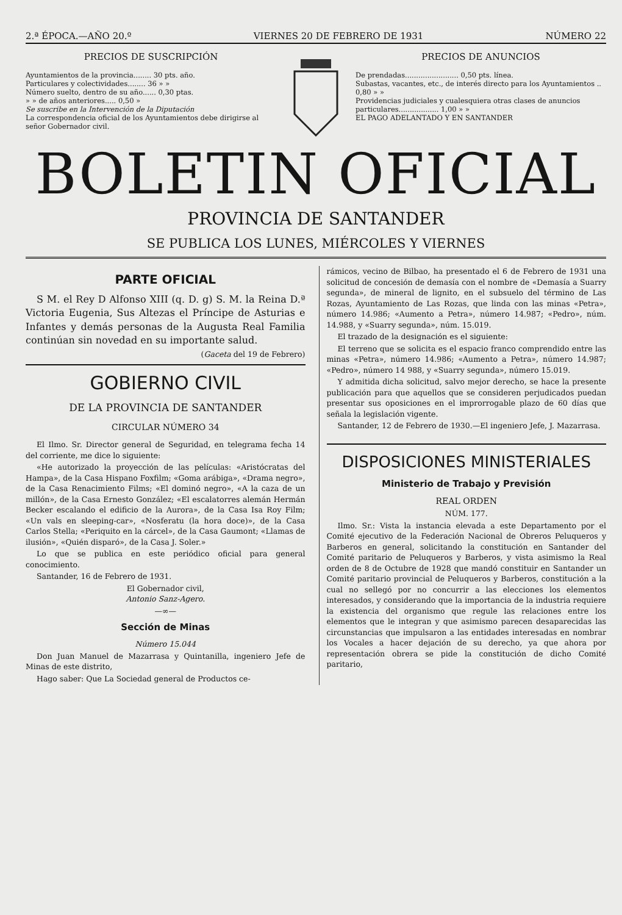2.ª ÉPOCA.—AÑO 20.º VIERNES 20 DE FEBRERO DE 1931 NÚMERO 22
PRECIOS DE SUSCRIPCIÓN
Ayuntamientos de la provincia........ 30 pts. año.
Particulares y colectividades........ 36 » »
Número suelto, dentro de su año...... 0,30 ptas.
» » de años anteriores..... 0,50 »
Se suscribe en la Intervención de la Diputación
La correspondencia oficial de los Ayuntamientos debe dirigirse al señor Gobernador civil.
PRECIOS DE ANUNCIOS
De prendadas........................ 0,50 pts. línea.
Subastas, vacantes, etc., de interés directo para los Ayuntamientos .. 0,80 » »
Providencias judiciales y cualesquiera otras clases de anuncios particulares.................. 1,00 » »
EL PAGO ADELANTADO Y EN SANTANDER
BOLETIN OFICIAL
PROVINCIA DE SANTANDER
SE PUBLICA LOS LUNES, MIÉRCOLES Y VIERNES
PARTE OFICIAL
S M. el Rey D Alfonso XIII (q. D. g) S. M. la Reina D.ª Victoria Eugenia, Sus Altezas el Príncipe de Asturias e Infantes y demás personas de la Augusta Real Familia continúan sin novedad en su importante salud.
(Gaceta del 19 de Febrero)
GOBIERNO CIVIL
DE LA PROVINCIA DE SANTANDER
CIRCULAR NÚMERO 34
El Ilmo. Sr. Director general de Seguridad, en telegrama fecha 14 del corriente, me dice lo siguiente:
«He autorizado la proyección de las películas: «Aristócratas del Hampa», de la Casa Hispano Foxfilm; «Goma arábiga», «Drama negro», de la Casa Renacimiento Films; «El dominó negro», «A la caza de un millón», de la Casa Ernesto González; «El escalatorres alemán Hermán Becker escalando el edificio de la Aurora», de la Casa Isa Roy Film; «Un vals en sleeping-car», «Nosferatu (la hora doce)», de la Casa Carlos Stella; «Periquito en la cárcel», de la Casa Gaumont; «Llamas de ilusión», «Quién disparó», de la Casa J. Soler.»
Lo que se publica en este periódico oficial para general conocimiento.
Santander, 16 de Febrero de 1931.
El Gobernador civil,
Antonio Sanz-Agero.
—∞—
Sección de Minas
Número 15.044
Don Juan Manuel de Mazarrasa y Quintanilla, ingeniero Jefe de Minas de este distrito,
Hago saber: Que La Sociedad general de Productos ce-
rámicos, vecino de Bilbao, ha presentado el 6 de Febrero de 1931 una solicitud de concesión de demasía con el nombre de «Demasía a Suarry segunda», de mineral de lignito, en el subsuelo del término de Las Rozas, Ayuntamiento de Las Rozas, que linda con las minas «Petra», número 14.986; «Aumento a Petra», número 14.987; «Pedro», núm. 14.988, y «Suarry segunda», núm. 15.019.
El trazado de la designación es el siguiente:
El terreno que se solicita es el espacio franco comprendido entre las minas «Petra», número 14.986; «Aumento a Petra», número 14.987; «Pedro», número 14 988, y «Suarry segunda», número 15.019.
Y admitida dicha solicitud, salvo mejor derecho, se hace la presente publicación para que aquellos que se consideren perjudicados puedan presentar sus oposiciones en el improrrogable plazo de 60 días que señala la legislación vigente.
Santander, 12 de Febrero de 1930.—El ingeniero Jefe, J. Mazarrasa.
DISPOSICIONES MINISTERIALES
Ministerio de Trabajo y Previsión
REAL ORDEN
NÚM. 177.
Ilmo. Sr.: Vista la instancia elevada a este Departamento por el Comité ejecutivo de la Federación Nacional de Obreros Peluqueros y Barberos en general, solicitando la constitución en Santander del Comité paritario de Peluqueros y Barberos, y vista asimismo la Real orden de 8 de Octubre de 1928 que mandó constituir en Santander un Comité paritario provincial de Peluqueros y Barberos, constitución a la cual no sellegó por no concurrir a las elecciones los elementos interesados, y considerando que la importancia de la industria requiere la existencia del organismo que regule las relaciones entre los elementos que le integran y que asimismo parecen desaparecidas las circunstancias que impulsaron a las entidades interesadas en nombrar los Vocales a hacer dejación de su derecho, ya que ahora por representación obrera se pide la constitución de dicho Comité paritario,